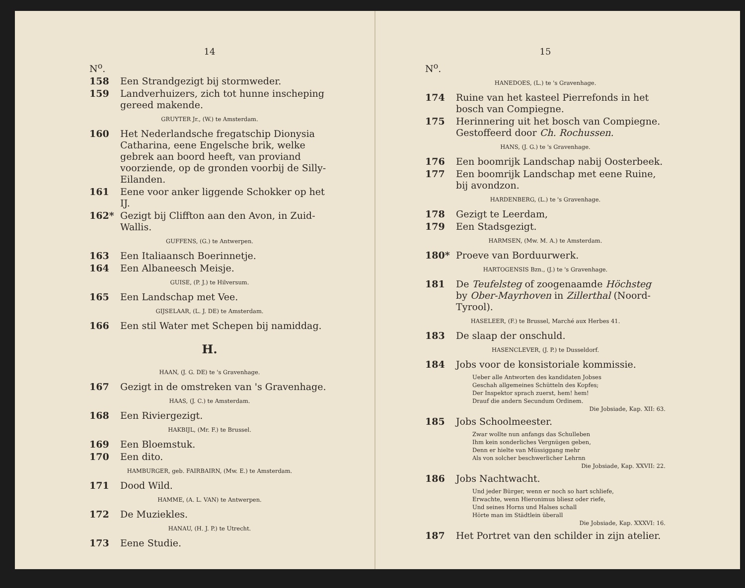14
N<sup>o</sup>.
158 Een Strandgezigt bij stormweder.
159 Landverhuizers, zich tot hunne inscheping gereed makende.
GRUYTER Jr., (W.) te Amsterdam.
160 Het Nederlandsche fregatschip Dionysia Catharina, eene Engelsche brik, welke gebrek aan boord heeft, van proviand voorziende, op de gronden voorbij de Silly-Eilanden.
161 Eene voor anker liggende Schokker op het IJ.
162* Gezigt bij Cliffton aan den Avon, in Zuid-Wallis.
GUFFENS, (G.) te Antwerpen.
163 Een Italiaansch Boerinnetje.
164 Een Albaneesch Meisje.
GUISE, (P. J.) te Hilversum.
165 Een Landschap met Vee.
GIJSELAAR, (L. J. DE) te Amsterdam.
166 Een stil Water met Schepen bij namiddag.
H.
HAAN, (J. G. DE) te 's Gravenhage.
167 Gezigt in de omstreken van 's Gravenhage.
HAAS, (J. C.) te Amsterdam.
168 Een Riviergezigt.
HAKBIJL, (Mr. F.) te Brussel.
169 Een Bloemstuk.
170 Een dito.
HAMBURGER, geb. FAIRBAIRN, (Mw. E.) te Amsterdam.
171 Dood Wild.
HAMME, (A. L. VAN) te Antwerpen.
172 De Muziekles.
HANAU, (H. J. P.) te Utrecht.
173 Eene Studie.
15
N<sup>o</sup>.
HANEDOES, (L.) te 's Gravenhage.
174 Ruine van het kasteel Pierrefonds in het bosch van Compiegne.
175 Herinnering uit het bosch van Compiegne. Gestoffeerd door Ch. Rochussen.
HANS, (J. G.) te 's Gravenhage.
176 Een boomrijk Landschap nabij Oosterbeek.
177 Een boomrijk Landschap met eene Ruine, bij avondzon.
HARDENBERG, (L.) te 's Gravenhage.
178 Gezigt te Leerdam,
179 Een Stadsgezigt.
HARMSEN, (Mw. M. A.) te Amsterdam.
180* Proeve van Borduurwerk.
HARTOGENSIS Bzn., (J.) te 's Gravenhage.
181 De Teufelsteg of zoogenaamde Höchsteg by Ober-Mayrhoven in Zillerthal (Noord-Tyrool).
HASELEER, (F.) te Brussel, Marché aux Herbes 41.
183 De slaap der onschuld.
HASENCLEVER, (J. P.) te Dusseldorf.
184 Jobs voor de konsistoriale kommissie.
Ueber alle Antworten des kandidaten Jobses
Geschah allgemeines Schütteln des Kopfes;
Der Inspektor sprach zuerst, hem! hem!
Drauf die andern Secundum Ordinem.
Die Jobsiade, Kap. XII: 63.
185 Jobs Schoolmeester.
Zwar wollte nun anfangs das Schulleben
Ihm kein sonderliches Vergnügen geben,
Denn er hielte van Müssiggang mehr
Als von solcher beschwerlicher Lehrnn
Die Jobsiade, Kap. XXVII: 22.
186 Jobs Nachtwacht.
Und jeder Bürger, wenn er noch so hart schliefe,
Erwachte, wenn Hieronimus bliesz oder riefe,
Und seines Horns und Halses schall
Hörte man im Städtlein überall
Die Jobsiade, Kap. XXXVI: 16.
187 Het Portret van den schilder in zijn atelier.